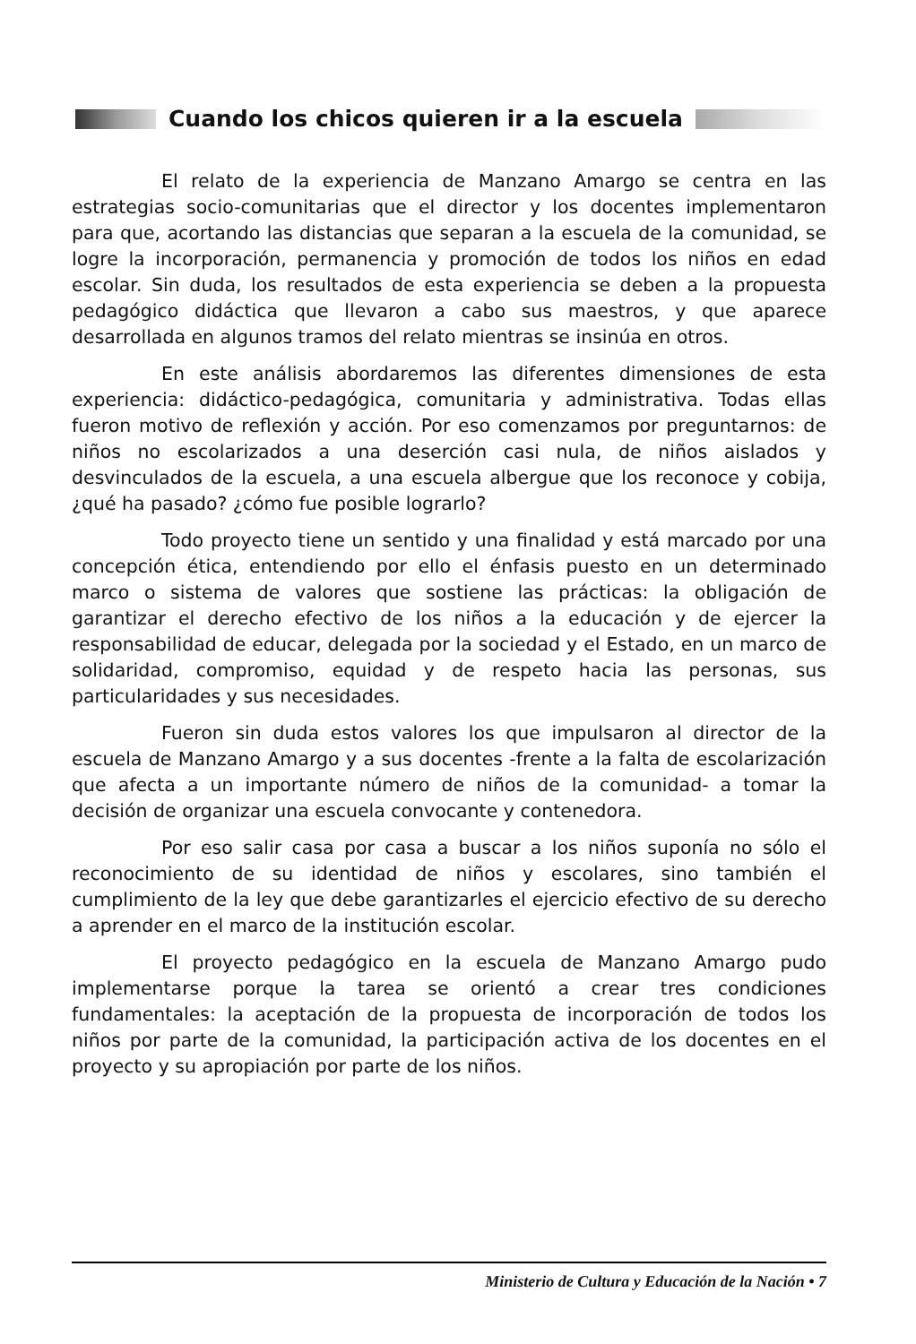Cuando los chicos quieren ir a la escuela
El relato de la experiencia de Manzano Amargo se centra en las estrategias socio-comunitarias que el director y los docentes implementaron para que, acortando las distancias que separan a la escuela de la comunidad, se logre la incorporación, permanencia y promoción de todos los niños en edad escolar. Sin duda, los resultados de esta experiencia se deben a la propuesta pedagógico didáctica que llevaron a cabo sus maestros, y que aparece desarrollada en algunos tramos del relato mientras se insinúa en otros.
En este análisis abordaremos las diferentes dimensiones de esta experiencia: didáctico-pedagógica, comunitaria y administrativa. Todas ellas fueron motivo de reflexión y acción. Por eso comenzamos por preguntarnos: de niños no escolarizados a una deserción casi nula, de niños aislados y desvinculados de la escuela, a una escuela albergue que los reconoce y cobija, ¿qué ha pasado? ¿cómo fue posible lograrlo?
Todo proyecto tiene un sentido y una finalidad y está marcado por una concepción ética, entendiendo por ello el énfasis puesto en un determinado marco o sistema de valores que sostiene las prácticas: la obligación de garantizar el derecho efectivo de los niños a la educación y de ejercer la responsabilidad de educar, delegada por la sociedad y el Estado, en un marco de solidaridad, compromiso, equidad y de respeto hacia las personas, sus particularidades y sus necesidades.
Fueron sin duda estos valores los que impulsaron al director de la escuela de Manzano Amargo y a sus docentes -frente a la falta de escolarización que afecta a un importante número de niños de la comunidad- a tomar la decisión de organizar una escuela convocante y contenedora.
Por eso salir casa por casa a buscar a los niños suponía no sólo el reconocimiento de su identidad de niños y escolares, sino también el cumplimiento de la ley que debe garantizarles el ejercicio efectivo de su derecho a aprender en el marco de la institución escolar.
El proyecto pedagógico en la escuela de Manzano Amargo pudo implementarse porque la tarea se orientó a crear tres condiciones fundamentales: la aceptación de la propuesta de incorporación de todos los niños por parte de la comunidad, la participación activa de los docentes en el proyecto y su apropiación por parte de los niños.
Ministerio de Cultura y Educación de la Nación • 7